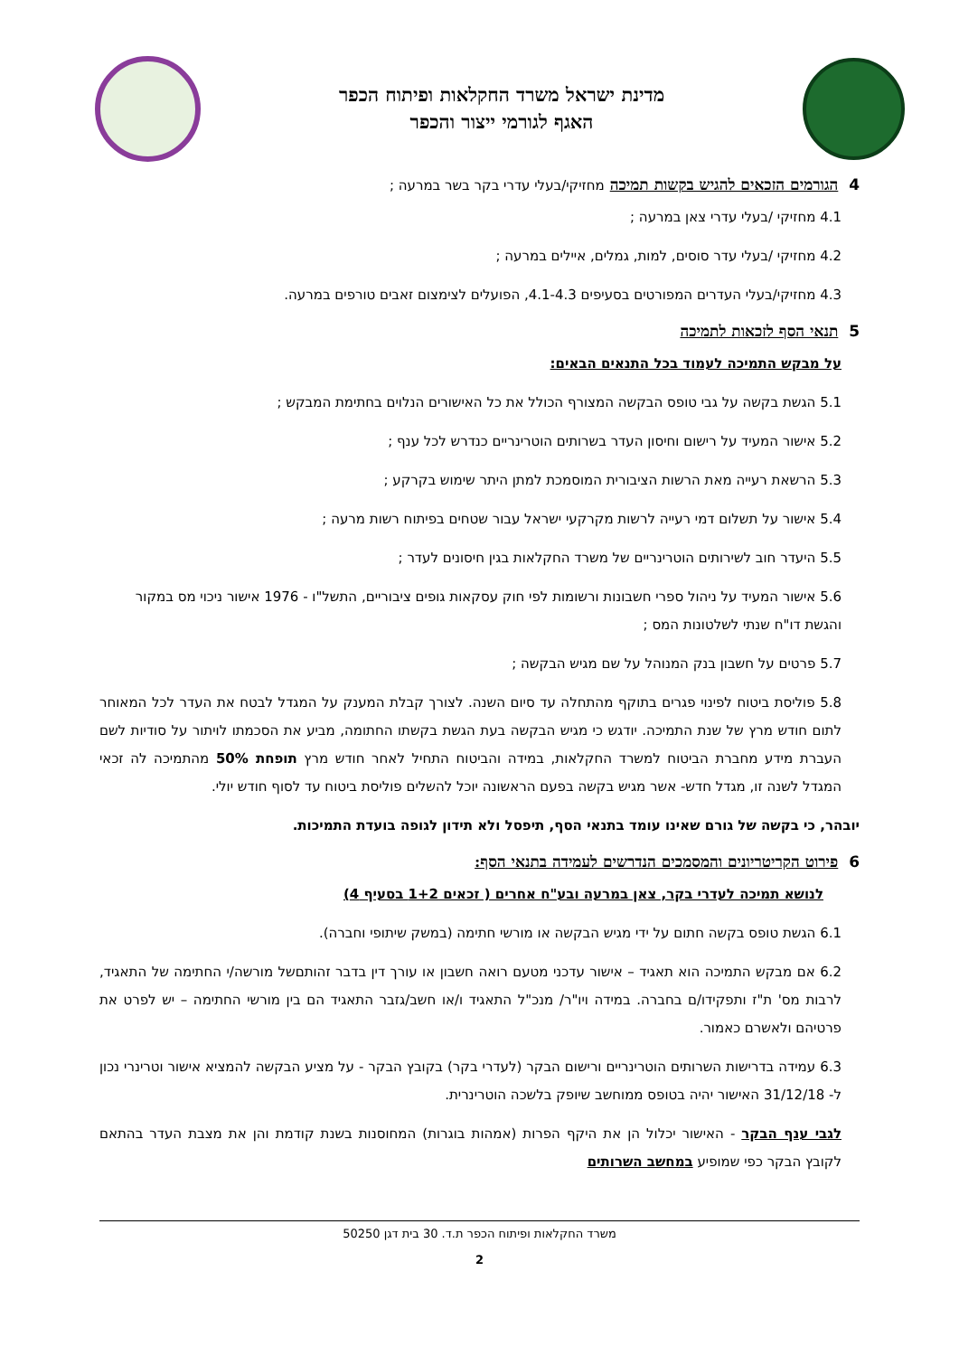מדינת ישראל משרד החקלאות ופיתוח הכפר
האגף לגורמי ייצור והכפר
4 הגורמים הזכאים להגיש בקשות תמיכה מחזיקי/בעלי עדרי בקר בשר במרעה ;
4.1 מחזיקי /בעלי עדרי צאן במרעה ;
4.2 מחזיקי /בעלי עדר סוסים, למות, גמלים, איילים במרעה ;
4.3 מחזיקי/בעלי העדרים המפורטים בסעיפים 4.1-4.3, הפועלים לצימצום זאבים טורפים במרעה.
5 תנאי הסף לזכאות לתמיכה
על מבקש התמיכה לעמוד בכל התנאים הבאים:
5.1 הגשת בקשה על גבי טופס הבקשה המצורף הכולל את כל האישורים הנלוים בחתימת המבקש ;
5.2 אישור המעיד על רישום וחיסון העדר בשרותים הוטרינריים כנדרש לכל ענף ;
5.3 הרשאת רעייה מאת הרשות הציבורית המוסמכת למתן היתר שימוש בקרקע ;
5.4 אישור על תשלום דמי רעייה לרשות מקרקעי ישראל עבור שטחים בפיתוח רשות מרעה ;
5.5 היעדר חוב לשירותים הוטרינריים של משרד החקלאות בגין חיסונים לעדר ;
5.6 אישור המעיד על ניהול ספרי חשבונות ורשומות לפי חוק עסקאות גופים ציבוריים, התשל"ו - 1976 אישור ניכוי מס במקור והגשת דו"ח שנתי לשלטונות המס ;
5.7 פרטים על חשבון בנק המנוהל על שם מגיש הבקשה ;
5.8 פוליסת ביטוח לפינוי פגרים בתוקף מהתחלה עד סיום השנה. לצורך קבלת המענק על המגדל לבטח את העדר לכל המאוחר לתום חודש מרץ של שנת התמיכה. יודגש כי מגיש הבקשה בעת הגשת בקשתו החתומה, מביע את הסכמתו לויתור על סודיות לשם העברת מידע מחברת הביטוח למשרד החקלאות, במידה והביטוח התחיל לאחר חודש מרץ תופחת 50% מהתמיכה לה זכאי המגדל לשנה זו, מגדל חדש- אשר מגיש בקשה בפעם הראשונה יוכל להשלים פוליסת ביטוח עד לסוף חודש יולי.
יובהר, כי בקשה של גורם שאינו עומד בתנאי הסף, תיפסל ולא תידון לגופה בועדת התמיכות.
6 פירוט הקריטריונים והמסמכים הנדרשים לעמידה בתנאי הסף:
לנושא תמיכה לעדרי בקר, צאן במרעה ובע"ח אחרים ( זכאים 1+2 בסעיף 4)
6.1 הגשת טופס בקשה חתום על ידי מגיש הבקשה או מורשי חתימה (במשק שיתופי וחברה).
6.2 אם מבקש התמיכה הוא תאגיד – אישור עדכני מטעם רואה חשבון או עורך דין בדבר זהותםשל מורשה/י החתימה של התאגיד, לרבות מס' ת"ז ותפקידו/ם בחברה. במידה ויו"ר/ מנכ"ל התאגיד ו/או חשב/גזבר התאגיד הם בין מורשי החתימה – יש לפרט את פרטיהם ולאשרם כאמור.
6.3 עמידה בדרישות השרותים הוטרינריים ורישום הבקר (לעדרי בקר) בקובץ הבקר - על מציע הבקשה להמציא אישור וטרינרי נכון ל- 31/12/18 האישור יהיה בטופס ממוחשב שיופק בלשכה הוטרינרית.
לגבי ענף הבקר - האישור יכלול הן את היקף הפרות (אמהות בוגרות) המחוסנות בשנת קודמת והן את מצבת העדר בהתאם לקובץ הבקר כפי שמופיע במחשב השרותים
משרד החקלאות ופיתוח הכפר ת.ד. 30 בית דגן 50250
2